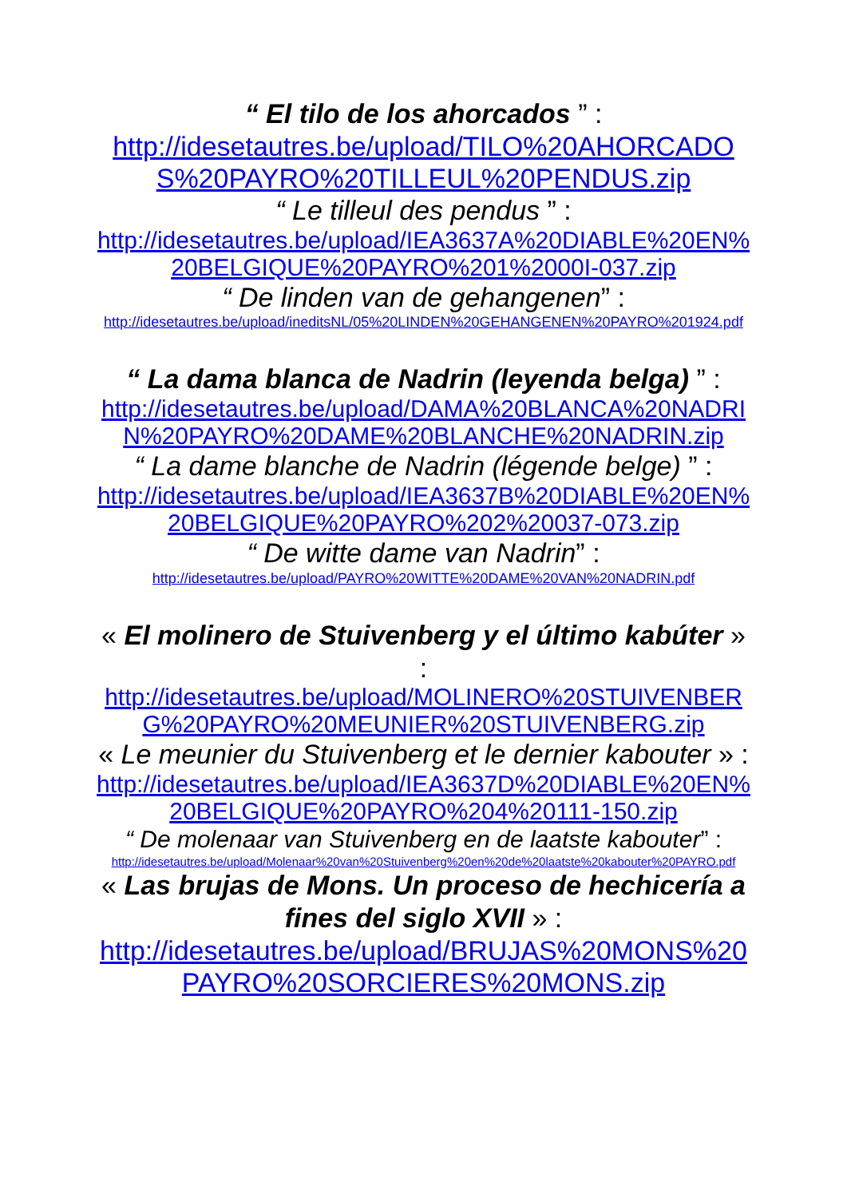“ El tilo de los ahorcados ” :
http://idesetautres.be/upload/TILO%20AHORCADOS%20PAYRO%20TILLEUL%20PENDUS.zip
“ Le tilleul des pendus ” :
http://idesetautres.be/upload/IEA3637A%20DIABLE%20EN%20BELGIQUE%20PAYRO%201%2000I-037.zip
“ De linden van de gehangenen” :
http://idesetautres.be/upload/ineditsNL/05%20LINDEN%20GEHANGENEN%20PAYRO%201924.pdf
“ La dama blanca de Nadrin (leyenda belga) ” :
http://idesetautres.be/upload/DAMA%20BLANCA%20NADRIN%20PAYRO%20DAME%20BLANCHE%20NADRIN.zip
“ La dame blanche de Nadrin (légende belge) ” :
http://idesetautres.be/upload/IEA3637B%20DIABLE%20EN%20BELGIQUE%20PAYRO%202%20037-073.zip
“ De witte dame van Nadrin” :
http://idesetautres.be/upload/PAYRO%20WITTE%20DAME%20VAN%20NADRIN.pdf
« El molinero de Stuivenberg y el último kabúter » :
http://idesetautres.be/upload/MOLINERO%20STUIVENBERG%20PAYRO%20MEUNIER%20STUIVENBERG.zip
« Le meunier du Stuivenberg et le dernier kabouter » :
http://idesetautres.be/upload/IEA3637D%20DIABLE%20EN%20BELGIQUE%20PAYRO%204%20111-150.zip
“ De molenaar van Stuivenberg en de laatste kabouter” :
http://idesetautres.be/upload/Molenaar%20van%20Stuivenberg%20en%20de%20laatste%20kabouter%20PAYRO.pdf
« Las brujas de Mons. Un proceso de hechicería a fines del siglo XVII » :
http://idesetautres.be/upload/BRUJAS%20MONS%20PAYRO%20SORCIERES%20MONS.zip